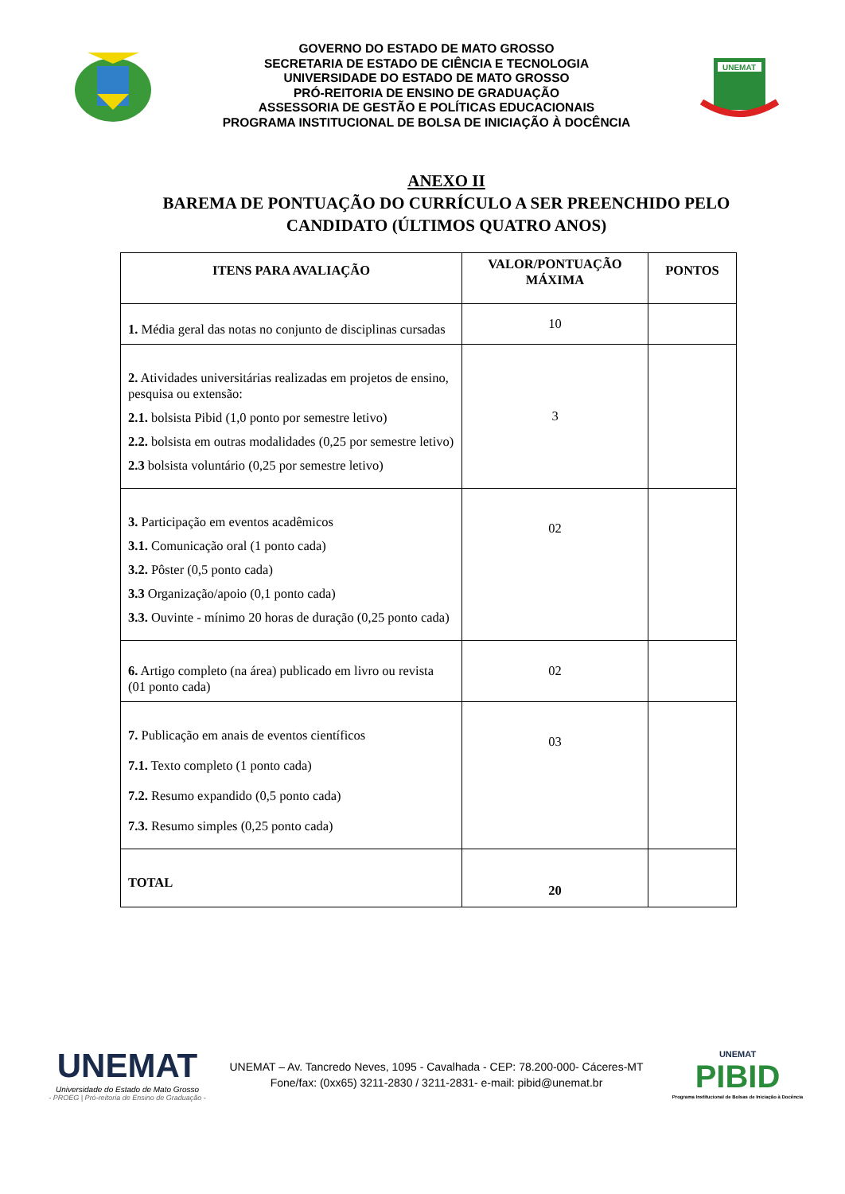GOVERNO DO ESTADO DE MATO GROSSO
SECRETARIA DE ESTADO DE CIÊNCIA E TECNOLOGIA
UNIVERSIDADE DO ESTADO DE MATO GROSSO
PRÓ-REITORIA DE ENSINO DE GRADUAÇÃO
ASSESSORIA DE GESTÃO E POLÍTICAS EDUCACIONAIS
PROGRAMA INSTITUCIONAL DE BOLSA DE INICIAÇÃO À DOCÊNCIA
UNEMAT
ANEXO II
BAREMA DE PONTUAÇÃO DO CURRÍCULO A SER PREENCHIDO PELO CANDIDATO (ÚLTIMOS QUATRO ANOS)
| ITENS PARA AVALIAÇÃO | VALOR/PONTUAÇÃO MÁXIMA | PONTOS |
| --- | --- | --- |
| 1. Média geral das notas no conjunto de disciplinas cursadas | 10 | |
| 2. Atividades universitárias realizadas em projetos de ensino, pesquisa ou extensão: 2.1. bolsista Pibid (1,0 ponto por semestre letivo) 2.2. bolsista em outras modalidades (0,25 por semestre letivo) 2.3 bolsista voluntário (0,25 por semestre letivo) | 3 | |
| 3. Participação em eventos acadêmicos 3.1. Comunicação oral (1 ponto cada) 3.2. Pôster (0,5 ponto cada) 3.3 Organização/apoio (0,1 ponto cada) 3.3. Ouvinte - mínimo 20 horas de duração (0,25 ponto cada) | 02 | |
| 6. Artigo completo (na área) publicado em livro ou revista (01 ponto cada) | 02 | |
| 7. Publicação em anais de eventos científicos 7.1. Texto completo (1 ponto cada) 7.2. Resumo expandido (0,5 ponto cada) 7.3. Resumo simples (0,25 ponto cada) | 03 | |
| TOTAL | 20 | |
UNEMAT
Universidade do Estado de Mato Grosso
- PROEG | Pró-reitoria de Ensino de Graduação -
UNEMAT – Av. Tancredo Neves, 1095 - Cavalhada - CEP: 78.200-000- Cáceres-MT
Fone/fax: (0xx65) 3211-2830 / 3211-2831- e-mail: pibid@unemat.br
UNEMAT
PIBID
Programa Institucional de Bolsas de Iniciação à Docência